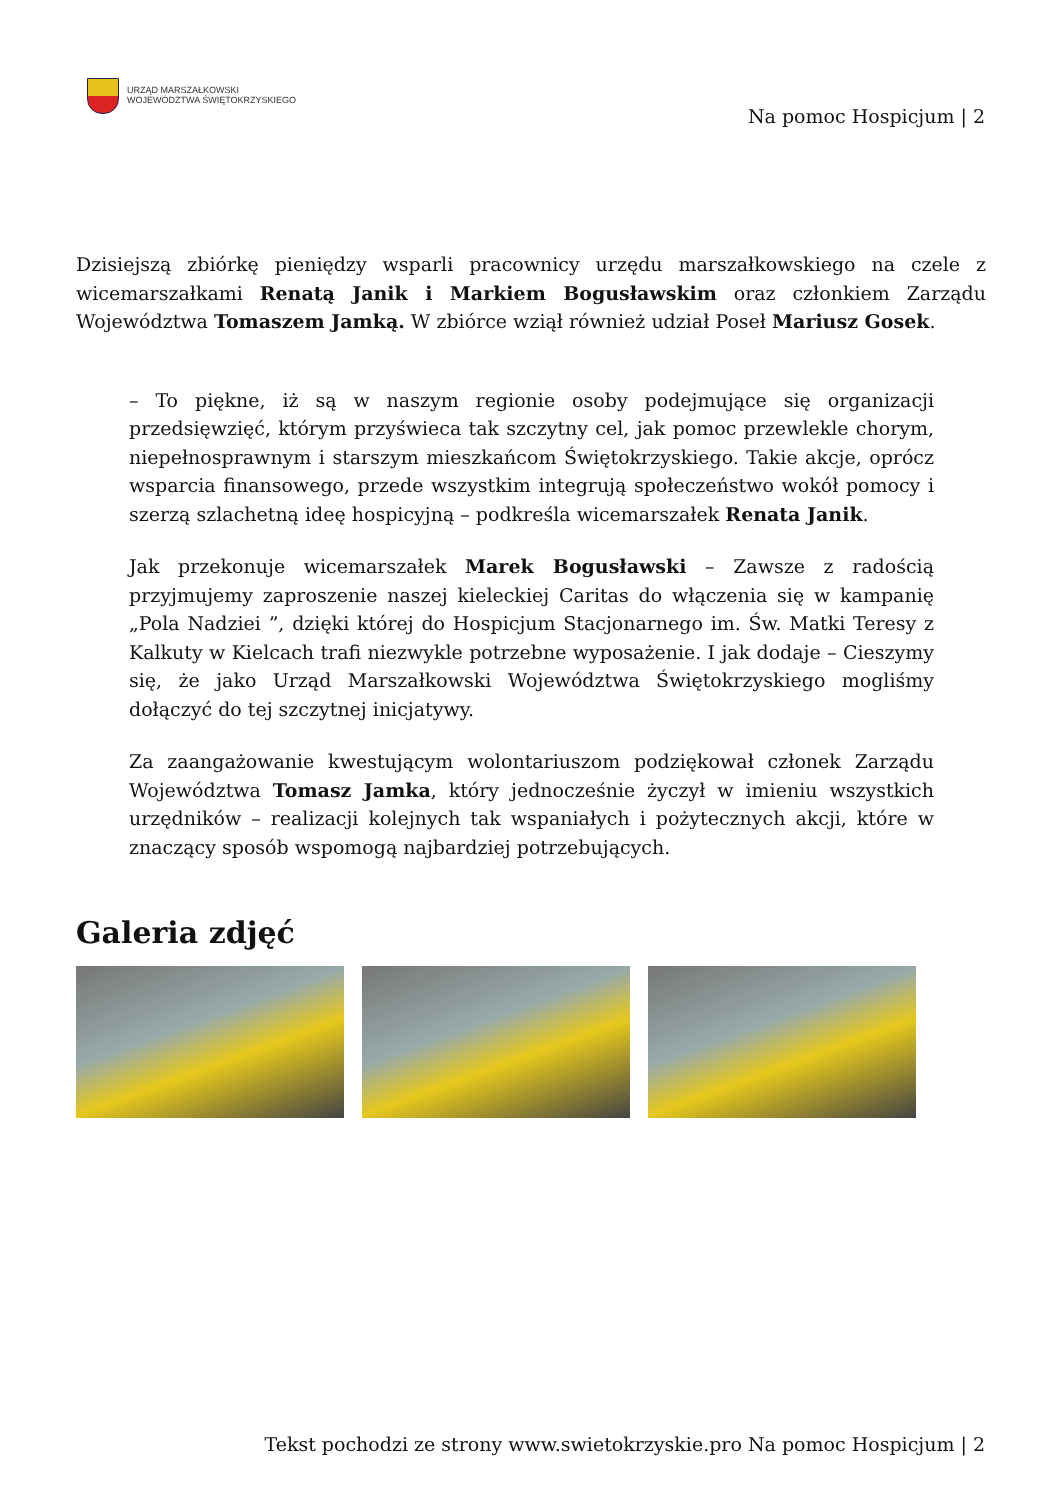URZĄD MARSZAŁKOWSKI
WOJEWÓDZTWA ŚWIĘTOKRZYSKIEGO
Na pomoc Hospicjum | 2
Dzisiejszą zbiórkę pieniędzy wsparli pracownicy urzędu marszałkowskiego na czele z wicemarszałkami Renatą Janik i Markiem Bogusławskim oraz członkiem Zarządu Województwa Tomaszem Jamką. W zbiórce wziął również udział Poseł Mariusz Gosek.
– To piękne, iż są w naszym regionie osoby podejmujące się organizacji przedsięwzięć, którym przyświeca tak szczytny cel, jak pomoc przewlekle chorym, niepełnosprawnym i starszym mieszkańcom Świętokrzyskiego. Takie akcje, oprócz wsparcia finansowego, przede wszystkim integrują społeczeństwo wokół pomocy i szerzą szlachetną ideę hospicyjną – podkreśla wicemarszałek Renata Janik.
Jak przekonuje wicemarszałek Marek Bogusławski – Zawsze z radością przyjmujemy zaproszenie naszej kieleckiej Caritas do włączenia się w kampanię „Pola Nadziei ”, dzięki której do Hospicjum Stacjonarnego im. Św. Matki Teresy z Kalkuty w Kielcach trafi niezwykle potrzebne wyposażenie. I jak dodaje – Cieszymy się, że jako Urząd Marszałkowski Województwa Świętokrzyskiego mogliśmy dołączyć do tej szczytnej inicjatywy.
Za zaangażowanie kwestującym wolontariuszom podziękował członek Zarządu Województwa Tomasz Jamka, który jednocześnie życzył w imieniu wszystkich urzędników – realizacji kolejnych tak wspaniałych i pożytecznych akcji, które w znaczący sposób wspomogą najbardziej potrzebujących.
Galeria zdjęć
Tekst pochodzi ze strony www.swietokrzyskie.pro Na pomoc Hospicjum | 2